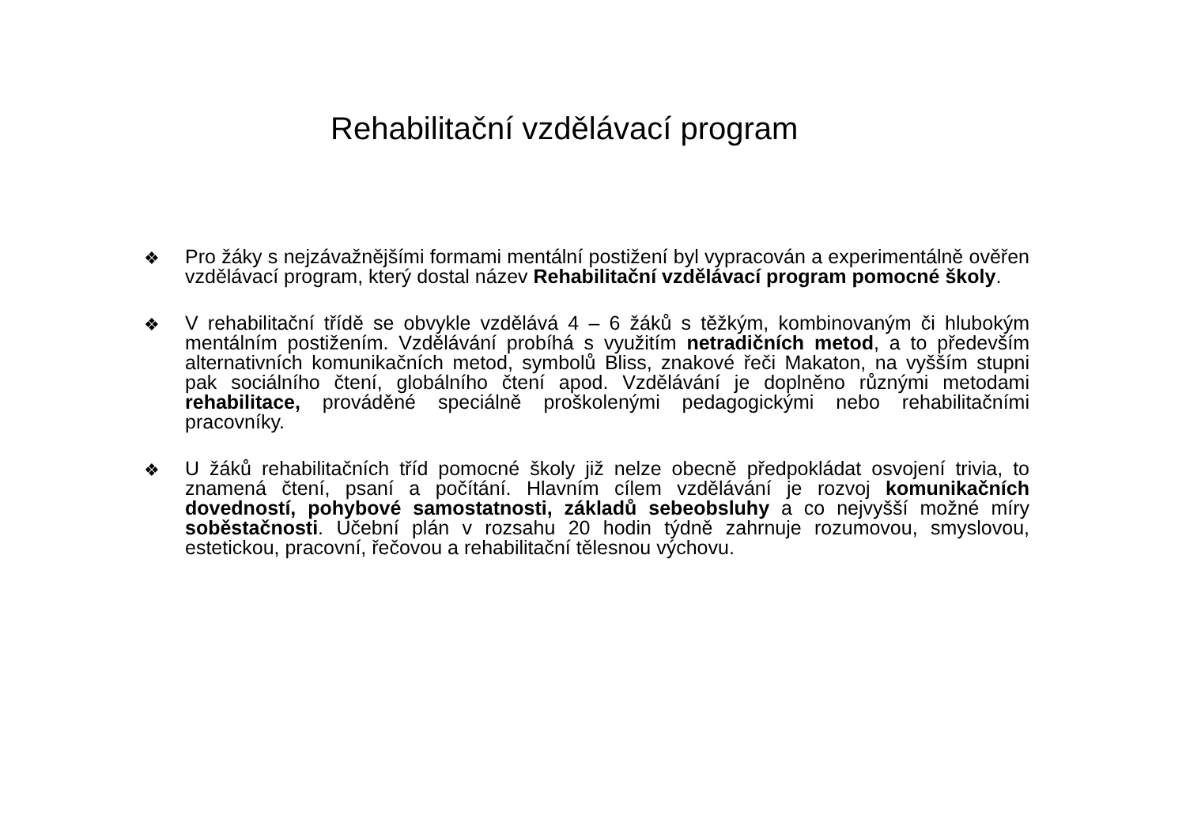Rehabilitační vzdělávací program
❖
Pro žáky s nejzávažnějšími formami mentální postižení byl vypracován a experimentálně ověřen vzdělávací program, který dostal název Rehabilitační vzdělávací program pomocné školy.
❖
V rehabilitační třídě se obvykle vzdělává 4 – 6 žáků s těžkým, kombinovaným či hlubokým mentálním postižením. Vzdělávání probíhá s využitím netradičních metod, a to především alternativních komunikačních metod, symbolů Bliss, znakové řeči Makaton, na vyšším stupni pak sociálního čtení, globálního čtení apod. Vzdělávání je doplněno různými metodami rehabilitace, prováděné speciálně proškolenými pedagogickými nebo rehabilitačními pracovníky.
❖
U žáků rehabilitačních tříd pomocné školy již nelze obecně předpokládat osvojení trivia, to znamená čtení, psaní a počítání. Hlavním cílem vzdělávání je rozvoj komunikačních dovedností, pohybové samostatnosti, základů sebeobsluhy a co nejvyšší možné míry soběstačnosti. Učební plán v rozsahu 20 hodin týdně zahrnuje rozumovou, smyslovou, estetickou, pracovní, řečovou a rehabilitační tělesnou výchovu.